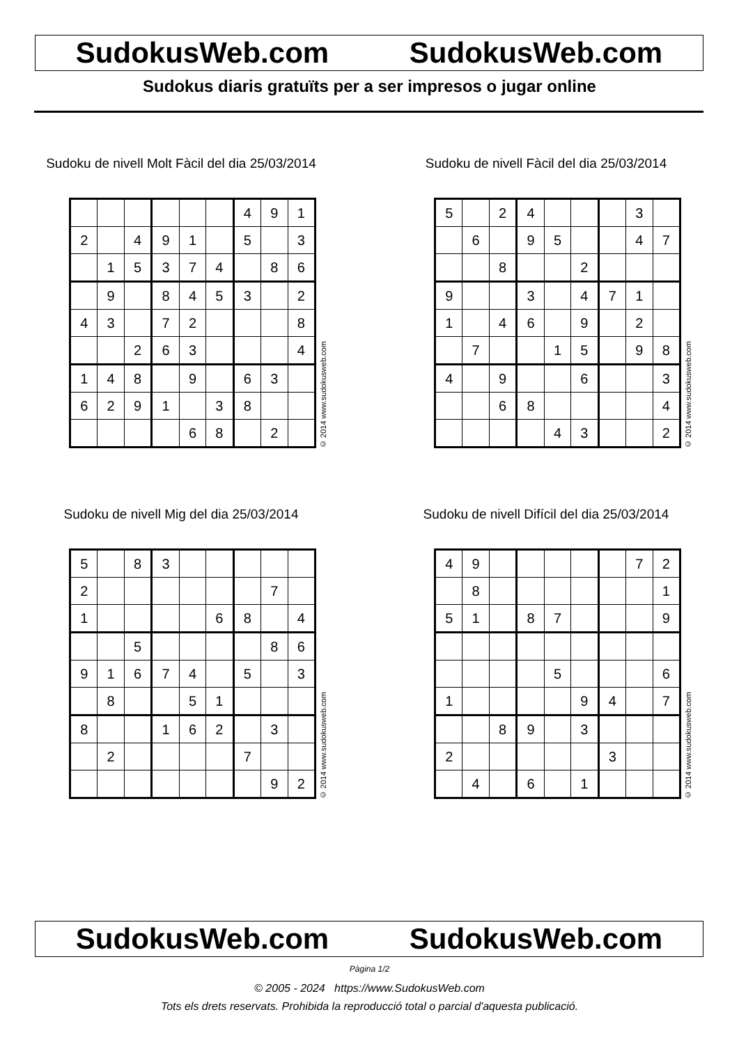SudokusWeb.com SudokusWeb.com
Sudokus diaris gratuïts per a ser impresos o jugar online
Sudoku de nivell Molt Fàcil del dia 25/03/2014
| | | | | | | 4 | 9 | 1 |
| 2 | | 4 | 9 | 1 | | 5 | | 3 |
| | 1 | 5 | 3 | 7 | 4 | | 8 | 6 |
| | 9 | | 8 | 4 | 5 | 3 | | 2 |
| 4 | 3 | | 7 | 2 | | | | 8 |
| | | 2 | 6 | 3 | | | | 4 |
| 1 | 4 | 8 | | 9 | | 6 | 3 | |
| 6 | 2 | 9 | 1 | | 3 | 8 | | |
| | | | | 6 | 8 | | 2 | |
© 2014 www.sudokusweb.com
Sudoku de nivell Fàcil del dia 25/03/2014
| 5 | | 2 | 4 | | | | 3 | |
| | 6 | | 9 | 5 | | | 4 | 7 |
| | | 8 | | | 2 | | | |
| 9 | | | 3 | | 4 | 7 | 1 | |
| 1 | | 4 | 6 | | 9 | | 2 | |
| | 7 | | | 1 | 5 | | 9 | 8 |
| 4 | | 9 | | | 6 | | | 3 |
| | | 6 | 8 | | | | | 4 |
| | | | | 4 | 3 | | | 2 |
© 2014 www.sudokusweb.com
Sudoku de nivell Mig del dia 25/03/2014
| 5 | | 8 | 3 | | | | | |
| 2 | | | | | | | 7 | |
| 1 | | | | | 6 | 8 | | 4 |
| | | 5 | | | | | 8 | 6 |
| 9 | 1 | 6 | 7 | 4 | | 5 | | 3 |
| | 8 | | | 5 | 1 | | | |
| 8 | | | 1 | 6 | 2 | | 3 | |
| | 2 | | | | | 7 | | |
| | | | | | | | 9 | 2 |
© 2014 www.sudokusweb.com
Sudoku de nivell Difícil del dia 25/03/2014
| 4 | 9 | | | | | | 7 | 2 |
| | 8 | | | | | | | 1 |
| 5 | 1 | | 8 | 7 | | | | 9 |
| | | | | 5 | | | | 6 |
| 1 | | | | | 9 | 4 | | 7 |
| | | 8 | 9 | | 3 | | | |
| 2 | | | | | | 3 | | |
| | 4 | | 6 | | 1 | | | |
© 2014 www.sudokusweb.com
SudokusWeb.com SudokusWeb.com
Pàgina 1/2
© 2005 - 2024 https://www.SudokusWeb.com
Tots els drets reservats. Prohibida la reproducció total o parcial d'aquesta publicació.